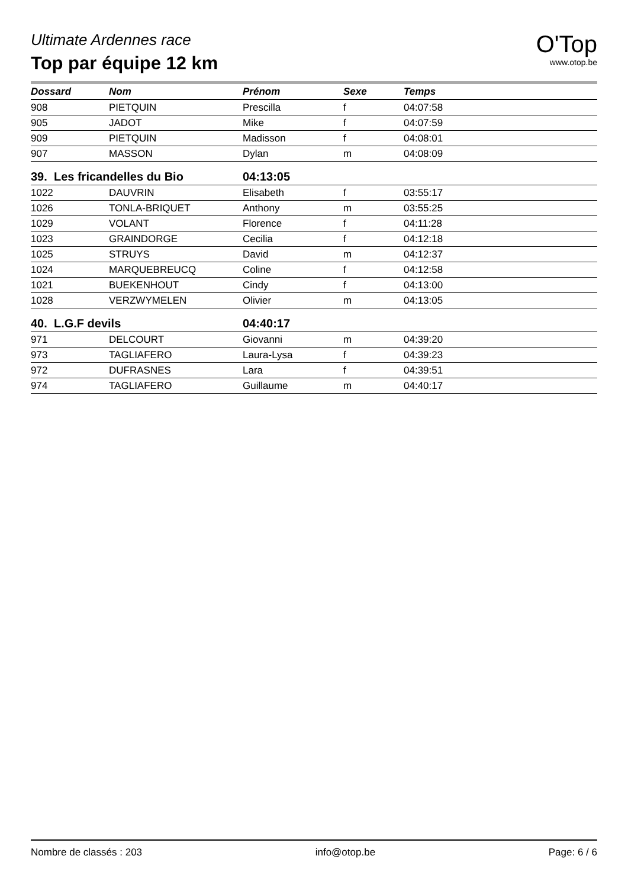Ultimate Ardennes race
Top par équipe 12 km
O'Top
www.otop.be
| Dossard | Nom | Prénom | Sexe | Temps |
| --- | --- | --- | --- | --- |
| 908 | PIETQUIN | Prescilla | f | 04:07:58 |
| 905 | JADOT | Mike | f | 04:07:59 |
| 909 | PIETQUIN | Madisson | f | 04:08:01 |
| 907 | MASSON | Dylan | m | 04:08:09 |
| 39. Les fricandelles du Bio | | 04:13:05 | | |
| 1022 | DAUVRIN | Elisabeth | f | 03:55:17 |
| 1026 | TONLA-BRIQUET | Anthony | m | 03:55:25 |
| 1029 | VOLANT | Florence | f | 04:11:28 |
| 1023 | GRAINDORGE | Cecilia | f | 04:12:18 |
| 1025 | STRUYS | David | m | 04:12:37 |
| 1024 | MARQUEBREUCQ | Coline | f | 04:12:58 |
| 1021 | BUEKENHOUT | Cindy | f | 04:13:00 |
| 1028 | VERZWYMELEN | Olivier | m | 04:13:05 |
| 40. L.G.F devils | | 04:40:17 | | |
| 971 | DELCOURT | Giovanni | m | 04:39:20 |
| 973 | TAGLIAFERO | Laura-Lysa | f | 04:39:23 |
| 972 | DUFRASNES | Lara | f | 04:39:51 |
| 974 | TAGLIAFERO | Guillaume | m | 04:40:17 |
Nombre de classés : 203 info@otop.be Page: 6 / 6